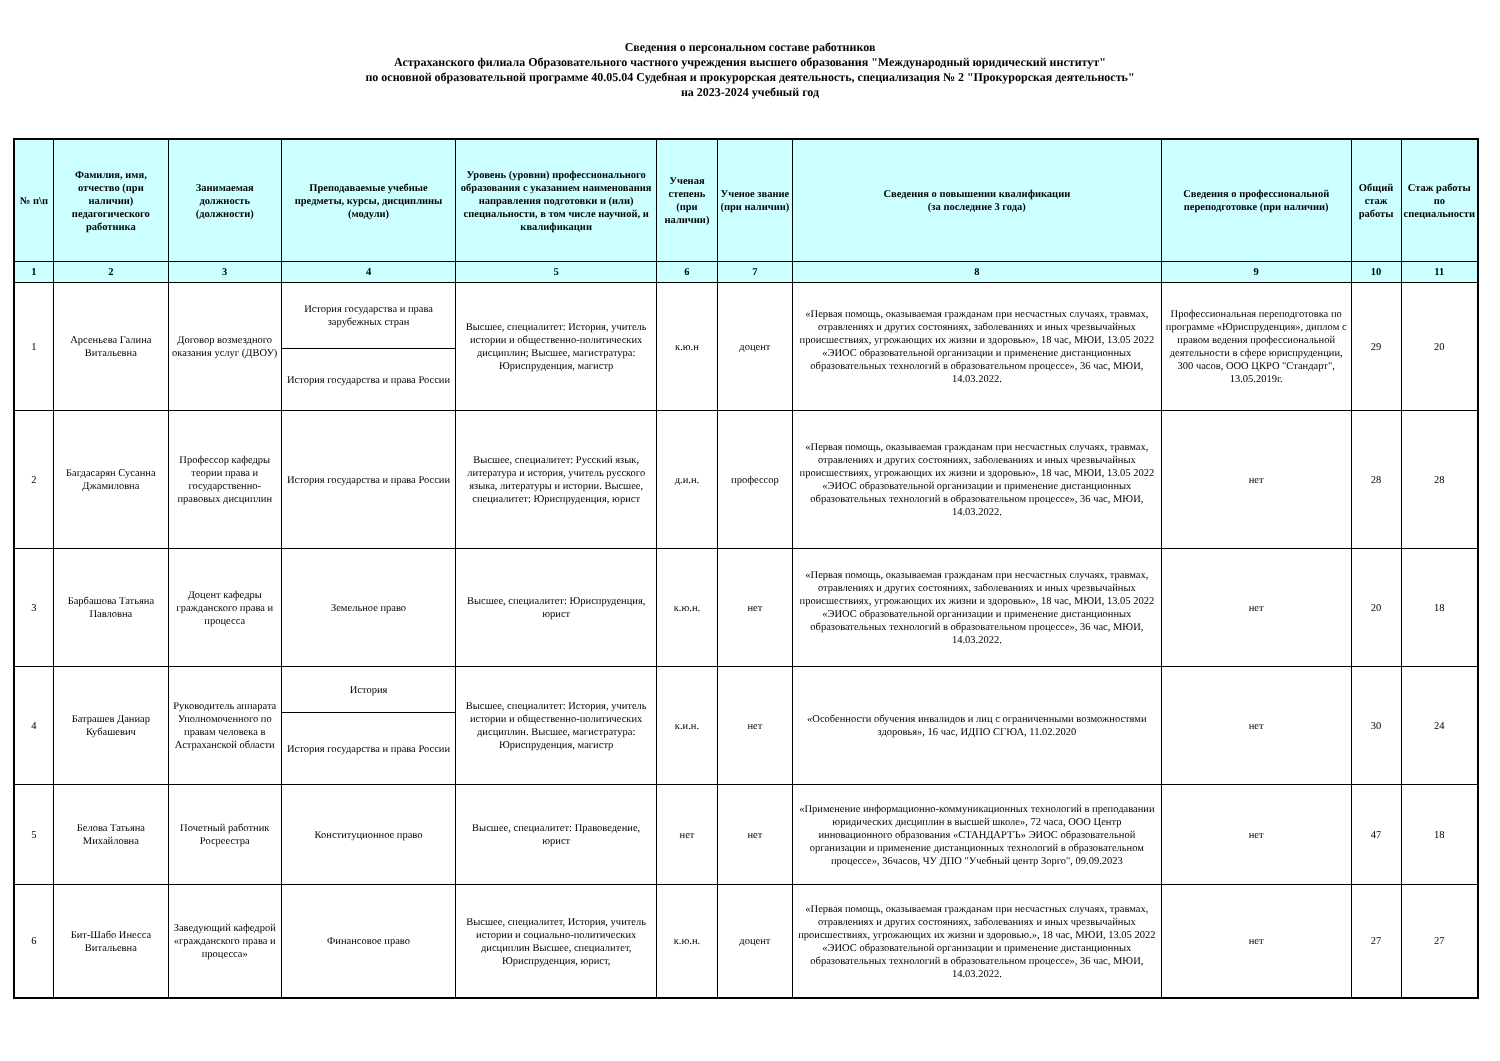Сведения о персональном составе работников
Астраханского филиала Образовательного частного учреждения высшего образования "Международный юридический институт"
по основной образовательной программе 40.05.04 Судебная и прокурорская деятельность, специализация № 2 "Прокурорская деятельность"
на 2023-2024 учебный год
| № п\п | Фамилия, имя, отчество (при наличии) педагогического работника | Занимаемая должность (должности) | Преподаваемые учебные предметы, курсы, дисциплины (модули) | Уровень (уровни) профессионального образования с указанием наименования направления подготовки и (или) специальности, в том числе научной, и квалификации | Ученая степень (при наличии) | Ученое звание (при наличии) | Сведения о повышении квалификации (за последние 3 года) | Сведения о профессиональной переподготовке (при наличии) | Общий стаж работы | Стаж работы по специальности |
| --- | --- | --- | --- | --- | --- | --- | --- | --- | --- | --- |
| 1 | 2 | 3 | 4 | 5 | 6 | 7 | 8 | 9 | 10 | 11 |
| 1 | Арсеньева Галина Витальевна | Договор возмездного оказания услуг (ДВОУ) | История государства и права зарубежных стран | Высшее, специалитет: История, учитель истории и общественно-политических дисциплин; Высшее, магистратура: Юриспруденция, магистр | к.ю.н | доцент | «Первая помощь, оказываемая гражданам при несчастных случаях, травмах, отравлениях и других состояниях, заболеваниях и иных чрезвычайных происшествиях, угрожающих их жизни и здоровью», 18 час, МЮИ, 13.05 2022 «ЭИОС образовательной организации и применение дистанционных образовательных технологий в образовательном процессе», 36 час, МЮИ, 14.03.2022. | Профессиональная переподготовка по программе «Юриспруденция», диплом с правом ведения профессиональной деятельности в сфере юриспруденции, 300 часов, ООО ЦКРО "Стандарт", 13.05.2019г. | 29 | 20 |
| | | | История государства и права России | | | | | | | |
| 2 | Багдасарян Сусанна Джамиловна | Профессор кафедры теории права и государственно-правовых дисциплин | История государства и права России | Высшее, специалитет: Русский язык, литература и история, учитель русского языка, литературы и истории. Высшее, специалитет: Юриспруденция, юрист | д.и.н. | профессор | «Первая помощь, оказываемая гражданам при несчастных случаях, травмах, отравлениях и других состояниях, заболеваниях и иных чрезвычайных происшествиях, угрожающих их жизни и здоровью», 18 час, МЮИ, 13.05 2022 «ЭИОС образовательной организации и применение дистанционных образовательных технологий в образовательном процессе», 36 час, МЮИ, 14.03.2022. | нет | 28 | 28 |
| 3 | Барбашова Татьяна Павловна | Доцент кафедры гражданского права и процесса | Земельное право | Высшее, специалитет: Юриспруденция, юрист | к.ю.н. | нет | «Первая помощь, оказываемая гражданам при несчастных случаях, травмах, отравлениях и других состояниях, заболеваниях и иных чрезвычайных происшествиях, угрожающих их жизни и здоровью», 18 час, МЮИ, 13.05 2022 «ЭИОС образовательной организации и применение дистанционных образовательных технологий в образовательном процессе», 36 час, МЮИ, 14.03.2022. | нет | 20 | 18 |
| 4 | Батрашев Даниар Кубашевич | Руководитель аппарата Уполномоченного по правам человека в Астраханской области | История | Высшее, специалитет: История, учитель истории и общественно-политических дисциплин. Высшее, магистратура: Юриспруденция, магистр | к.и.н. | нет | «Особенности обучения инвалидов и лиц с ограниченными возможностями здоровья», 16 час, ИДПО СГЮА, 11.02.2020 | нет | 30 | 24 |
| | | | История государства и права России | | | | | | | |
| 5 | Белова Татьяна Михайловна | Почетный работник Росреестра | Конституционное право | Высшее, специалитет: Правоведение, юрист | нет | нет | «Применение информационно-коммуникационных технологий в преподавании юридических дисциплин в высшей школе», 72 часа, ООО Центр инновационного образования «СТАНДАРТЪ» ЭИОС образовательной организации и применение дистанционных технологий в образовательном процессе», 36часов, ЧУ ДПО "Учебный центр Зорго", 09.09.2023 | нет | 47 | 18 |
| 6 | Бит-Шабо Инесса Витальевна | Заведующий кафедрой «гражданского права и процесса» | Финансовое право | Высшее, специалитет, История, учитель истории и социально-политических дисциплин Высшее, специалитет, Юриспруденция, юрист, | к.ю.н. | доцент | «Первая помощь, оказываемая гражданам при несчастных случаях, травмах, отравлениях и других состояниях, заболеваниях и иных чрезвычайных происшествиях, угрожающих их жизни и здоровью.», 18 час, МЮИ, 13.05 2022 «ЭИОС образовательной организации и применение дистанционных образовательных технологий в образовательном процессе», 36 час, МЮИ, 14.03.2022. | нет | 27 | 27 |